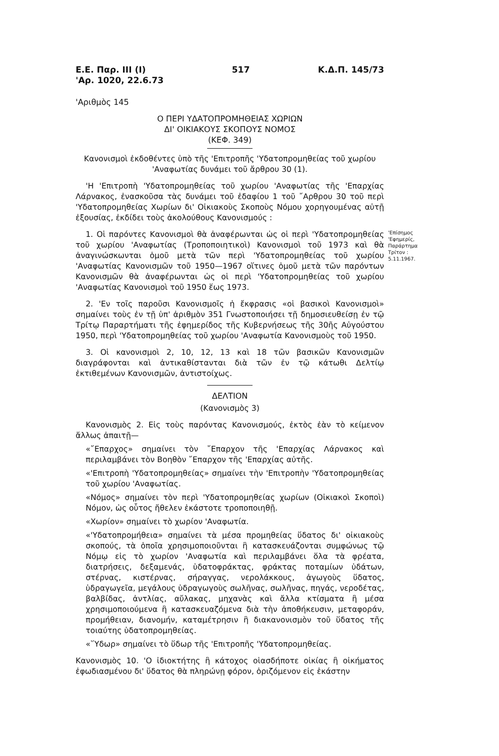Ε.Ε. Παρ. ΙΙΙ (Ι)
'Αρ. 1020, 22.6.73
517 Κ.Δ.Π. 145/73
'Αριθμὸς 145
Ο ΠΕΡΙ ΥΔΑΤΟΠΡΟΜΗΘΕΙΑΣ ΧΩΡΙΩΝ
ΔΙ' ΟΙΚΙΑΚΟΥΣ ΣΚΟΠΟΥΣ ΝΟΜΟΣ
(ΚΕΦ. 349)
Κανονισμοὶ ἐκδοθέντες ὑπὸ τῆς 'Επιτροπῆς 'Υδατοπρομηθείας τοῦ χωρίου 'Αναφωτίας δυνάμει τοῦ ἄρθρου 30 (1).
'Η 'Επιτροπὴ 'Υδατοπρομηθείας τοῦ χωρίου 'Αναφωτίας τῆς 'Επαρχίας Λάρνακος, ἐνασκοῦσα τὰς δυνάμει τοῦ ἐδαφίου 1 τοῦ ῎Αρθρου 30 τοῦ περὶ 'Υδατοπρομηθείας Χωρίων δι' Οἰκιακοὺς Σκοποὺς Νόμου χορηγουμένας αὐτῇ ἐξουσίας, ἐκδίδει τοὺς ἀκολούθους Κανονισμούς :
1. Οἱ παρόντες Κανονισμοὶ θὰ ἀναφέρωνται ὡς οἱ περὶ 'Υδατοπρομηθείας τοῦ χωρίου 'Αναφωτίας (Τροποποιητικοὶ) Κανονισμοὶ τοῦ 1973 καὶ θὰ ἀναγινώσκωνται ὁμοῦ μετὰ τῶν περὶ 'Υδατοπρομηθείας τοῦ χωρίου 'Αναφωτίας Κανονισμῶν τοῦ 1950—1967 οἵτινες ὁμοῦ μετὰ τῶν παρόντων Κανονισμῶν θὰ ἀναφέρωνται ὡς οἱ περὶ 'Υδατοπρομηθείας τοῦ χωρίου 'Αναφωτίας Κανονισμοὶ τοῦ 1950 ἕως 1973.
2. 'Εν τοῖς παροῦσι Κανονισμοῖς ἡ ἔκφρασις «οἱ βασικοὶ Κανονισμοὶ» σημαίνει τοὺς ἐν τῇ ὑπ' ἀριθμὸν 351 Γνωστοποιήσει τῇ δημοσιευθείσῃ ἐν τῷ Τρίτῳ Παραρτήματι τῆς ἐφημερίδος τῆς Κυβερνήσεως τῆς 30ῆς Αὐγούστου 1950, περὶ 'Υδατοπρομηθείας τοῦ χωρίου 'Αναφωτία Κανονισμοὺς τοῦ 1950.
3. Οἱ κανονισμοὶ 2, 10, 12, 13 καὶ 18 τῶν βασικῶν Κανονισμῶν διαγράφονται καὶ ἀντικαθίστανται διὰ τῶν ἐν τῷ κάτωθι Δελτίῳ ἐκτιθεμένων Κανονισμῶν, ἀντιστοίχως.
ΔΕΛΤΙΟΝ
(Κανονισμὸς 3)
Κανονισμὸς 2. Εἰς τοὺς παρόντας Κανονισμούς, ἐκτὸς ἐὰν τὸ κείμενον ἄλλως ἀπαιτῇ—
«῎Επαρχος» σημαίνει τὸν ῎Επαρχον τῆς 'Επαρχίας Λάρνακος καὶ περιλαμβάνει τὸν Βοηθὸν ῎Επαρχον τῆς 'Επαρχίας αὐτῆς.
«'Επιτροπὴ 'Υδατοπρομηθείας» σημαίνει τὴν 'Επιτροπὴν 'Υδατοπρομηθείας τοῦ χωρίου 'Αναφωτίας.
«Νόμος» σημαίνει τὸν περὶ 'Υδατοπρομηθείας χωρίων (Οἰκιακοὶ Σκοποὶ) Νόμον, ὡς οὗτος ἤθελεν ἑκάστοτε τροποποιηθῇ.
«Χωρίον» σημαίνει τὸ χωρίον 'Αναφωτία.
«'Υδατοπρομήθεια» σημαίνει τὰ μέσα προμηθείας ὕδατος δι' οἰκιακοὺς σκοπούς, τὰ ὁποῖα χρησιμοποιοῦνται ἢ κατασκευάζονται συμφώνως τῷ Νόμῳ εἰς τὸ χωρίον 'Αναφωτία καὶ περιλαμβάνει ὅλα τὰ φρέατα, διατρήσεις, δεξαμενάς, ὑδατοφράκτας, φράκτας ποταμίων ὑδάτων, στέρνας, κιστέρνας, σήραγγας, νερολάκκους, ἀγωγοὺς ὕδατος, ὑδραγωγεῖα, μεγάλους ὑδραγωγοὺς σωλῆνας, σωλῆνας, πηγάς, νεροδέτας, βαλβίδας, ἀντλίας, αὔλακας, μηχανὰς καὶ ἄλλα κτίσματα ἢ μέσα χρησιμοποιούμενα ἢ κατασκευαζόμενα διὰ τὴν ἀποθήκευσιν, μεταφοράν, προμήθειαν, διανομήν, καταμέτρησιν ἢ διακανονισμὸν τοῦ ὕδατος τῆς τοιαύτης ὑδατοπρομηθείας.
«῞Υδωρ» σημαίνει τὸ ὕδωρ τῆς 'Επιτροπῆς 'Υδατοπρομηθείας.
Κανονισμὸς 10. 'Ο ἰδιοκτήτης ἢ κάτοχος οἱασδήποτε οἰκίας ἢ οἰκήματος ἐφωδιασμένου δι' ὕδατος θὰ πληρώνῃ φόρον, ὁριζόμενον εἰς ἑκάστην
'Επίσημος
'Εφημερίς,
Παράρτημα
Τρίτον :
5.11.1967.